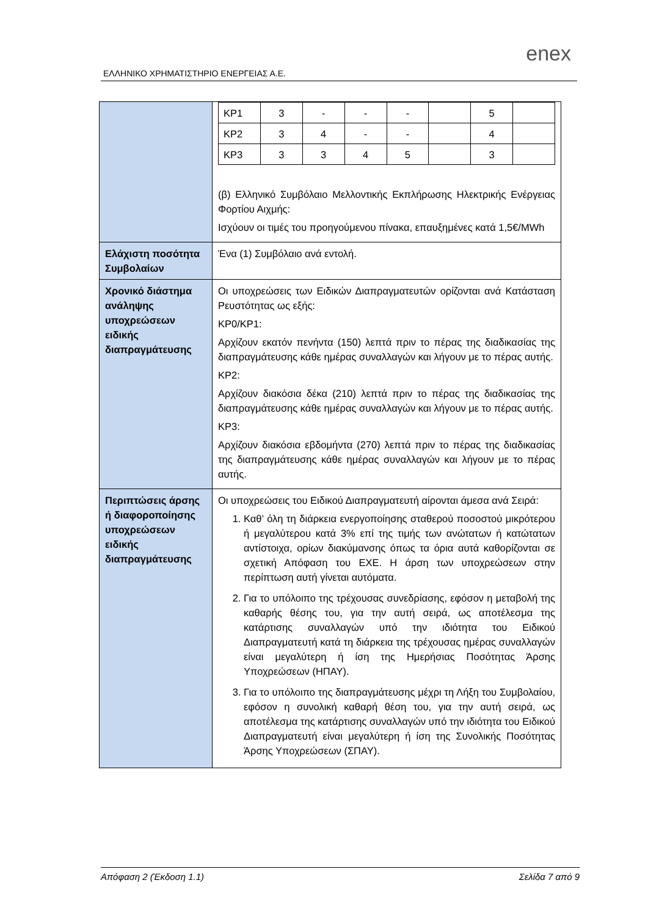ΕΛΛΗΝΙΚΟ ΧΡΗΜΑΤΙΣΤΗΡΙΟ ΕΝΕΡΓΕΙΑΣ Α.Ε.
enex
| | / ΚΡ1 / 3 / - / - / - / / 5 / / / ΚΡ2 / 3 / 4 / - / - / / 4 / / / ΚΡ3 / 3 / 3 / 4 / 5 / / 3 / / (β) Ελληνικό Συμβόλαιο Μελλοντικής Εκπλήρωσης Ηλεκτρικής Ενέργειας Φορτίου Αιχμής: Ισχύουν οι τιμές του προηγούμενου πίνακα, επαυξημένες κατά 1,5€/MWh |
| Ελάχιστη ποσότητα Συμβολαίων | Ένα (1) Συμβόλαιο ανά εντολή. |
| Χρονικό διάστημα ανάληψης υποχρεώσεων ειδικής διαπραγμάτευσης | Οι υποχρεώσεις των Ειδικών Διαπραγματευτών ορίζονται ανά Κατάσταση Ρευστότητας ως εξής: ΚΡ0/ΚΡ1: Αρχίζουν εκατόν πενήντα (150) λεπτά πριν το πέρας της διαδικασίας της διαπραγμάτευσης κάθε ημέρας συναλλαγών και λήγουν με το πέρας αυτής. ΚΡ2: Αρχίζουν διακόσια δέκα (210) λεπτά πριν το πέρας της διαδικασίας της διαπραγμάτευσης κάθε ημέρας συναλλαγών και λήγουν με το πέρας αυτής. ΚΡ3: Αρχίζουν διακόσια εβδομήντα (270) λεπτά πριν το πέρας της διαδικασίας της διαπραγμάτευσης κάθε ημέρας συναλλαγών και λήγουν με το πέρας αυτής. |
| Περιπτώσεις άρσης ή διαφοροποίησης υποχρεώσεων ειδικής διαπραγμάτευσης | Οι υποχρεώσεις του Ειδικού Διαπραγματευτή αίρονται άμεσα ανά Σειρά: 1. Καθ’ όλη τη διάρκεια ενεργοποίησης σταθερού ποσοστού μικρότερου ή μεγαλύτερου κατά 3% επί της τιμής των ανώτατων ή κατώτατων αντίστοιχα, ορίων διακύμανσης όπως τα όρια αυτά καθορίζονται σε σχετική Απόφαση του ΕΧΕ. Η άρση των υποχρεώσεων στην περίπτωση αυτή γίνεται αυτόματα. 2. Για το υπόλοιπο της τρέχουσας συνεδρίασης, εφόσον η μεταβολή της καθαρής θέσης του, για την αυτή σειρά, ως αποτέλεσμα της κατάρτισης συναλλαγών υπό την ιδιότητα του Ειδικού Διαπραγματευτή κατά τη διάρκεια της τρέχουσας ημέρας συναλλαγών είναι μεγαλύτερη ή ίση της Ημερήσιας Ποσότητας Άρσης Υποχρεώσεων (ΗΠΑΥ). 3. Για το υπόλοιπο της διαπραγμάτευσης μέχρι τη Λήξη του Συμβολαίου, εφόσον η συνολική καθαρή θέση του, για την αυτή σειρά, ως αποτέλεσμα της κατάρτισης συναλλαγών υπό την ιδιότητα του Ειδικού Διαπραγματευτή είναι μεγαλύτερη ή ίση της Συνολικής Ποσότητας Άρσης Υποχρεώσεων (ΣΠΑΥ). |
Απόφαση 2 (Έκδοση 1.1) Σελίδα 7 από 9